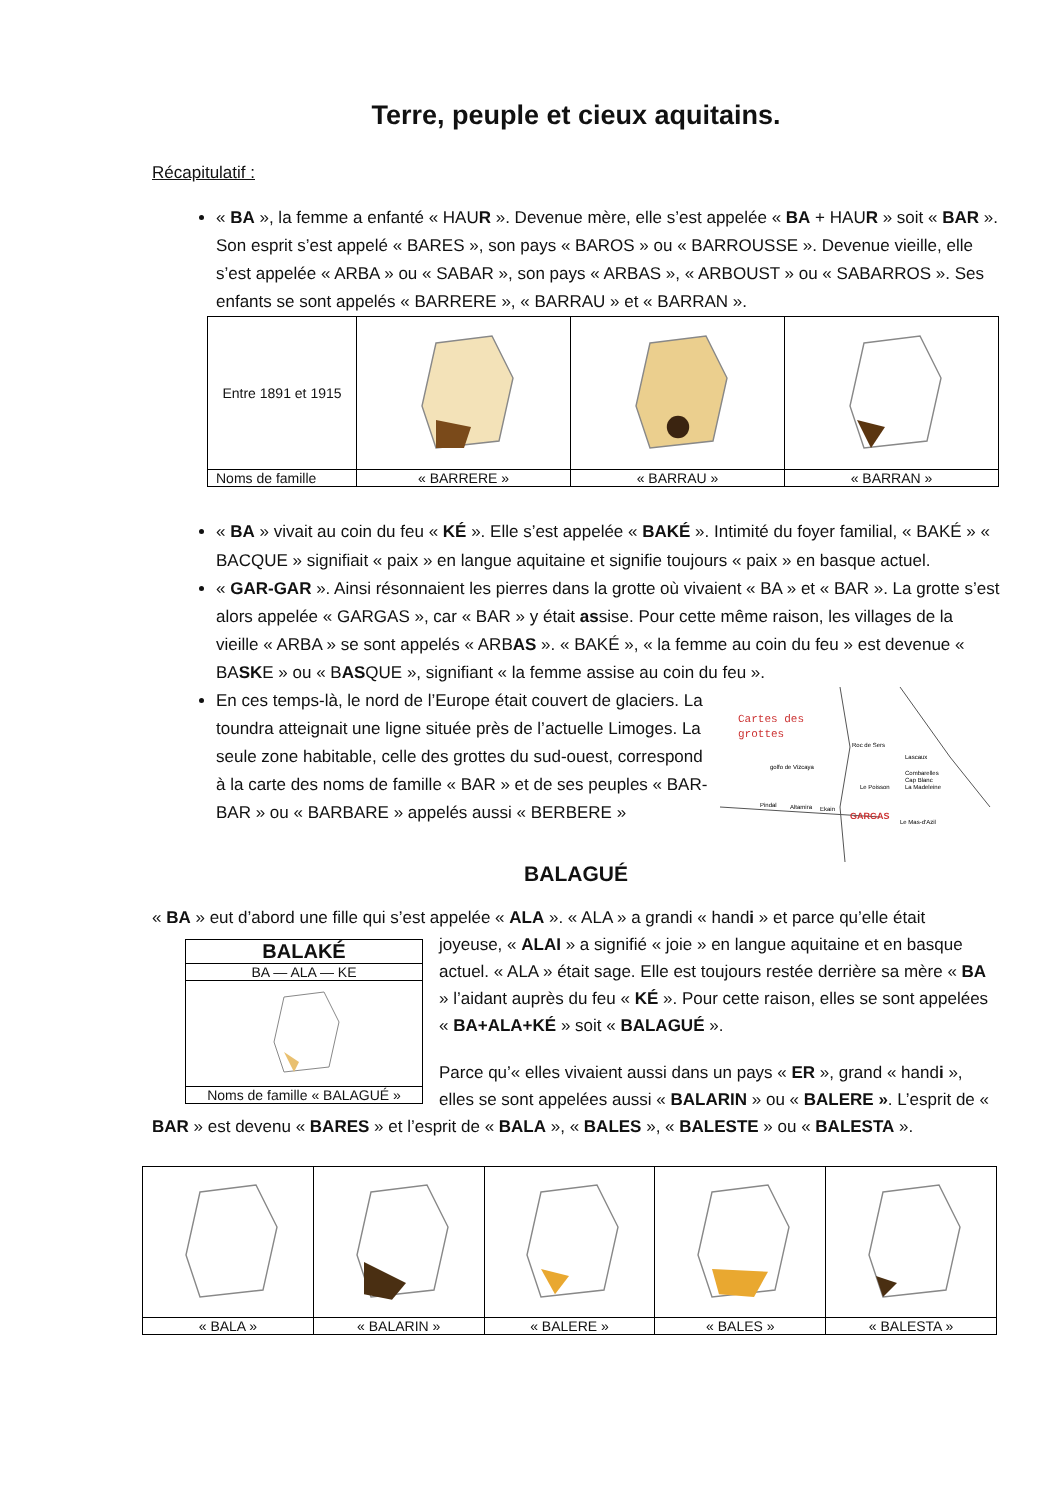Terre, peuple et cieux aquitains.
Récapitulatif :
« BA », la femme a enfanté « HAUR ». Devenue mère, elle s’est appelée « BA + HAUR » soit « BAR ». Son esprit s’est appelé « BARES », son pays « BAROS » ou « BARROUSSE ». Devenue vieille, elle s’est appelée « ARBA » ou « SABAR », son pays « ARBAS », « ARBOUST » ou « SABARROS ». Ses enfants se sont appelés « BARRERE », « BARRAU » et « BARRAN ».
| Entre 1891 et 1915 | | | |
| Noms de famille | « BARRERE » | « BARRAU » | « BARRAN » |
« BA » vivait au coin du feu « KÉ ». Elle s’est appelée « BAKÉ ». Intimité du foyer familial, « BAKÉ » « BACQUE » signifiait « paix » en langue aquitaine et signifie toujours « paix » en basque actuel.
« GAR-GAR ». Ainsi résonnaient les pierres dans la grotte où vivaient « BA » et « BAR ». La grotte s’est alors appelée « GARGAS », car « BAR » y était assise. Pour cette même raison, les villages de la vieille « ARBA » se sont appelés « ARBAS ». « BAKÉ », « la femme au coin du feu » est devenue « BASKE » ou « BASQUE », signifiant « la femme assise au coin du feu ».
Cartes des
grottes
Roc de Sers
Lascaux
Combarelles
Cap Blanc
La Madeleine
golfo de Vizcaya
Le Poisson
Pindal
Altamira
Ekain
GARGAS
Le Mas-d'Azil
En ces temps-là, le nord de l’Europe était couvert de glaciers. La toundra atteignait une ligne située près de l’actuelle Limoges. La seule zone habitable, celle des grottes du sud-ouest, correspond à la carte des noms de famille « BAR » et de ses peuples « BAR-BAR » ou « BARBARE » appelés aussi « BERBERE »
BALAGUÉ
« BA » eut d’abord une fille qui s’est appelée « ALA ». « ALA » a grandi « handi » et parce qu’elle était
| BALAKÉ |
| BA — ALA — KE |
| Noms de famille « BALAGUÉ » |
joyeuse, « ALAI » a signifié « joie » en langue aquitaine et en basque actuel. « ALA » était sage. Elle est toujours restée derrière sa mère « BA » l’aidant auprès du feu « KÉ ». Pour cette raison, elles se sont appelées « BA+ALA+KÉ » soit « BALAGUÉ ».
Parce qu’« elles vivaient aussi dans un pays « ER », grand « handi », elles se sont appelées aussi « BALARIN » ou « BALERE ». L’esprit de « BAR » est devenu « BARES » et l’esprit de « BALA », « BALES », « BALESTE » ou « BALESTA ».
| « BALA » | « BALARIN » | « BALERE » | « BALES » | « BALESTA » |